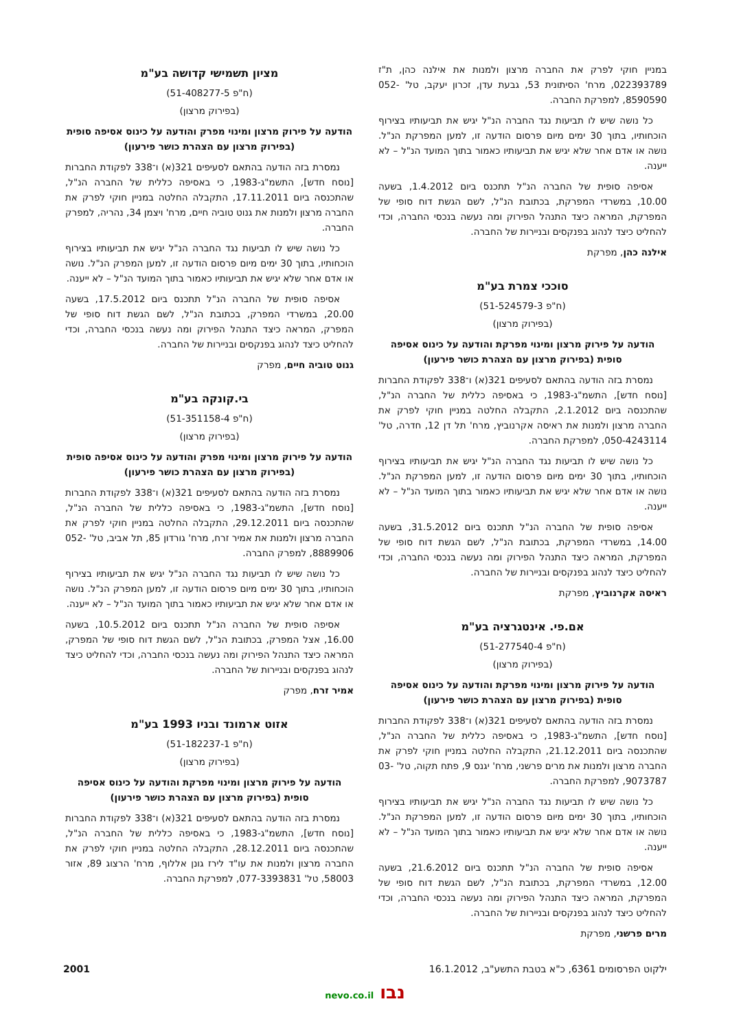במניין חוקי לפרק את החברה מרצון ולמנות את אילנה כהן, ת"ז 022393789, מרח' הסיתונית 53, גבעת עדן, זכרון יעקב, טל' 052-8590590, למפרקת החברה.
כל נושה שיש לו תביעות נגד החברה הנ"ל יגיש את תביעותיו בצירוף הוכחותיו, בתוך 30 ימים מיום פרסום הודעה זו, למען המפרקת הנ"ל. נושה או אדם אחר שלא יגיש את תביעותיו כאמור בתוך המועד הנ"ל – לא ייענה.
אסיפה סופית של החברה הנ"ל תתכנס ביום 1.4.2012, בשעה 10.00, במשרדי המפרקת, בכתובת הנ"ל, לשם הגשת דוח סופי של המפרקת, המראה כיצד התנהל הפירוק ומה נעשה בנכסי החברה, וכדי להחליט כיצד לנהוג בפנקסים ובניירות של החברה.
אילנה כהן, מפרקת
סוככי צמרת בע"מ
(ח"פ 51-524579-3)
(בפירוק מרצון)
הודעה על פירוק מרצון ומינוי מפרקת והודעה על כינוס אסיפה סופית (בפירוק מרצון עם הצהרת כושר פירעון)
נמסרת בזה הודעה בהתאם לסעיפים 321(א) ו־338 לפקודת החברות [נוסח חדש], התשמ"ג-1983, כי באסיפה כללית של החברה הנ"ל, שהתכנסה ביום 2.1.2012, התקבלה החלטה במניין חוקי לפרק את החברה מרצון ולמנות את ראיסה אקרנוביץ, מרח' תל דן 12, חדרה, טל' 050-4243114, למפרקת החברה.
כל נושה שיש לו תביעות נגד החברה הנ"ל יגיש את תביעותיו בצירוף הוכחותיו, בתוך 30 ימים מיום פרסום הודעה זו, למען המפרקת הנ"ל. נושה או אדם אחר שלא יגיש את תביעותיו כאמור בתוך המועד הנ"ל – לא ייענה.
אסיפה סופית של החברה הנ"ל תתכנס ביום 31.5.2012, בשעה 14.00, במשרדי המפרקת, בכתובת הנ"ל, לשם הגשת דוח סופי של המפרקת, המראה כיצד התנהל הפירוק ומה נעשה בנכסי החברה, וכדי להחליט כיצד לנהוג בפנקסים ובניירות של החברה.
ראיסה אקרנוביץ, מפרקת
אם.פי. אינטגרציה בע"מ
(ח"פ 51-277540-4)
(בפירוק מרצון)
הודעה על פירוק מרצון ומינוי מפרקת והודעה על כינוס אסיפה סופית (בפירוק מרצון עם הצהרת כושר פירעון)
נמסרת בזה הודעה בהתאם לסעיפים 321(א) ו־338 לפקודת החברות [נוסח חדש], התשמ"ג-1983, כי באסיפה כללית של החברה הנ"ל, שהתכנסה ביום 21.12.2011, התקבלה החלטה במניין חוקי לפרק את החברה מרצון ולמנות את מרים פרשני, מרח' יגנס 9, פתח תקוה, טל' 03-9073787, למפרקת החברה.
כל נושה שיש לו תביעות נגד החברה הנ"ל יגיש את תביעותיו בצירוף הוכחותיו, בתוך 30 ימים מיום פרסום הודעה זו, למען המפרקת הנ"ל. נושה או אדם אחר שלא יגיש את תביעותיו כאמור בתוך המועד הנ"ל – לא ייענה.
אסיפה סופית של החברה הנ"ל תתכנס ביום 21.6.2012, בשעה 12.00, במשרדי המפרקת, בכתובת הנ"ל, לשם הגשת דוח סופי של המפרקת, המראה כיצד התנהל הפירוק ומה נעשה בנכסי החברה, וכדי להחליט כיצד לנהוג בפנקסים ובניירות של החברה.
מרים פרשני, מפרקת
מציון תשמישי קדושה בע"מ
(ח"פ 51-408277-5)
(בפירוק מרצון)
הודעה על פירוק מרצון ומינוי מפרק והודעה על כינוס אסיפה סופית (בפירוק מרצון עם הצהרת כושר פירעון)
נמסרת בזה הודעה בהתאם לסעיפים 321(א) ו־338 לפקודת החברות [נוסח חדש], התשמ"ג-1983, כי באסיפה כללית של החברה הנ"ל, שהתכנסה ביום 17.11.2011, התקבלה החלטה במניין חוקי לפרק את החברה מרצון ולמנות את גנוט טוביה חיים, מרח' ויצמן 34, נהריה, למפרק החברה.
כל נושה שיש לו תביעות נגד החברה הנ"ל יגיש את תביעותיו בצירוף הוכחותיו, בתוך 30 ימים מיום פרסום הודעה זו, למען המפרק הנ"ל. נושה או אדם אחר שלא יגיש את תביעותיו כאמור בתוך המועד הנ"ל – לא ייענה.
אסיפה סופית של החברה הנ"ל תתכנס ביום 17.5.2012, בשעה 20.00, במשרדי המפרק, בכתובת הנ"ל, לשם הגשת דוח סופי של המפרק, המראה כיצד התנהל הפירוק ומה נעשה בנכסי החברה, וכדי להחליט כיצד לנהוג בפנקסים ובניירות של החברה.
גנוט טוביה חיים, מפרק
בי.קונקה בע"מ
(ח"פ 51-351158-4)
(בפירוק מרצון)
הודעה על פירוק מרצון ומינוי מפרק והודעה על כינוס אסיפה סופית (בפירוק מרצון עם הצהרת כושר פירעון)
נמסרת בזה הודעה בהתאם לסעיפים 321(א) ו־338 לפקודת החברות [נוסח חדש], התשמ"ג-1983, כי באסיפה כללית של החברה הנ"ל, שהתכנסה ביום 29.12.2011, התקבלה החלטה במניין חוקי לפרק את החברה מרצון ולמנות את אמיר זרח, מרח' גורדון 85, תל אביב, טל' 052-8889906, למפרק החברה.
כל נושה שיש לו תביעות נגד החברה הנ"ל יגיש את תביעותיו בצירוף הוכחותיו, בתוך 30 ימים מיום פרסום הודעה זו, למען המפרק הנ"ל. נושה או אדם אחר שלא יגיש את תביעותיו כאמור בתוך המועד הנ"ל – לא ייענה.
אסיפה סופית של החברה הנ"ל תתכנס ביום 10.5.2012, בשעה 16.00, אצל המפרק, בכתובת הנ"ל, לשם הגשת דוח סופי של המפרק, המראה כיצד התנהל הפירוק ומה נעשה בנכסי החברה, וכדי להחליט כיצד לנהוג בפנקסים ובניירות של החברה.
אמיר זרח, מפרק
אזוט ארמונד ובניו 1993 בע"מ
(ח"פ 51-182237-1)
(בפירוק מרצון)
הודעה על פירוק מרצון ומינוי מפרקת והודעה על כינוס אסיפה סופית (בפירוק מרצון עם הצהרת כושר פירעון)
נמסרת בזה הודעה בהתאם לסעיפים 321(א) ו־338 לפקודת החברות [נוסח חדש], התשמ"ג-1983, כי באסיפה כללית של החברה הנ"ל, שהתכנסה ביום 28.12.2011, התקבלה החלטה במניין חוקי לפרק את החברה מרצון ולמנות את עו"ד לירז גונן אללוף, מרח' הרצוג 89, אזור 58003, טל' 077-3393831, למפרקת החברה.
ילקוט הפרסומים 6361, כ"א בטבת התשע"ב, 16.1.2012 2001
נבו nevo.co.il